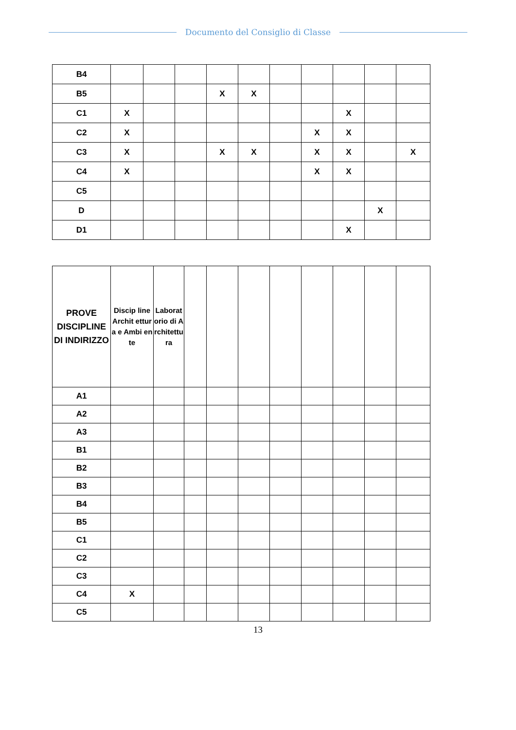Documento del Consiglio di Classe
| B4 | | | | | | | | | | |
| B5 | | | | X | X | | | | | |
| C1 | X | | | | | | | X | | |
| C2 | X | | | | | | X | X | | |
| C3 | X | | | X | X | | X | X | | X |
| C4 | X | | | | | | X | X | | |
| C5 | | | | | | | | | | |
| D | | | | | | | | | X | |
| D1 | | | | | | | | X | | |
| PROVE DISCIPLINE DI INDIRIZZO | Discip line Archit ettura e Ambi ente | Laboratorio di Architettura | | | | | | | | |
| --- | --- | --- | --- | --- | --- | --- | --- | --- | --- | --- |
| A1 | | | | | | | | | | |
| A2 | | | | | | | | | | |
| A3 | | | | | | | | | | |
| B1 | | | | | | | | | | |
| B2 | | | | | | | | | | |
| B3 | | | | | | | | | | |
| B4 | | | | | | | | | | |
| B5 | | | | | | | | | | |
| C1 | | | | | | | | | | |
| C2 | | | | | | | | | | |
| C3 | | | | | | | | | | |
| C4 | X | | | | | | | | | |
| C5 | | | | | | | | | | |
13